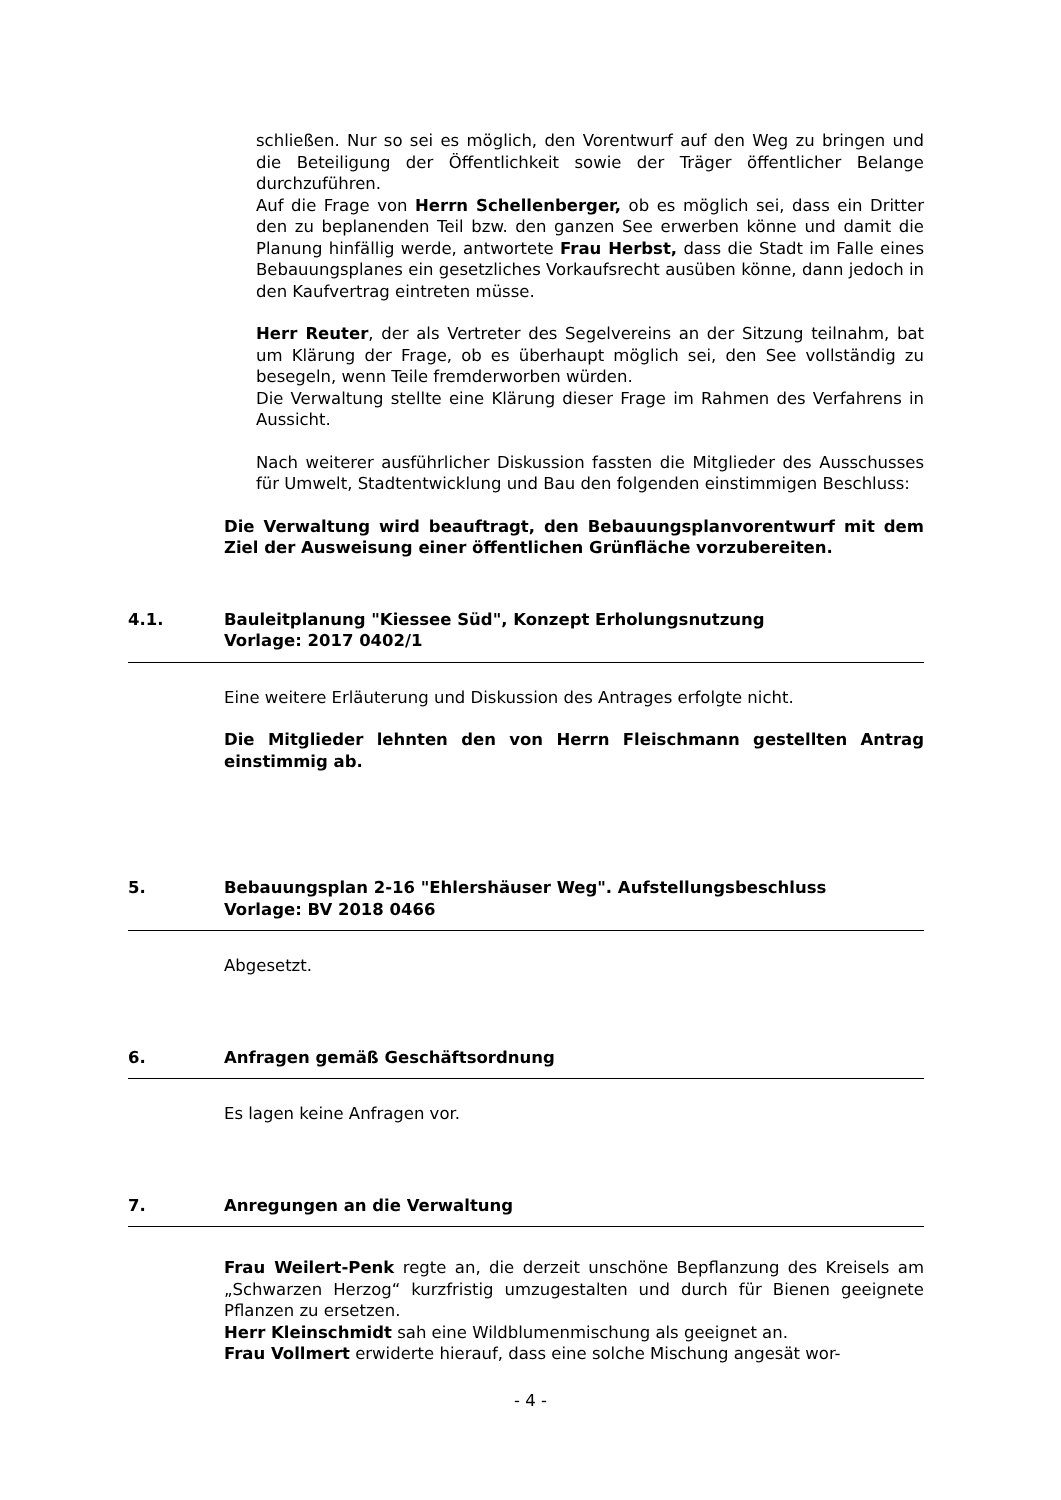schließen. Nur so sei es möglich, den Vorentwurf auf den Weg zu bringen und die Beteiligung der Öffentlichkeit sowie der Träger öffentlicher Belange durchzuführen.
Auf die Frage von Herrn Schellenberger, ob es möglich sei, dass ein Dritter den zu beplanenden Teil bzw. den ganzen See erwerben könne und damit die Planung hinfällig werde, antwortete Frau Herbst, dass die Stadt im Falle eines Bebauungsplanes ein gesetzliches Vorkaufsrecht ausüben könne, dann jedoch in den Kaufvertrag eintreten müsse.
Herr Reuter, der als Vertreter des Segelvereins an der Sitzung teilnahm, bat um Klärung der Frage, ob es überhaupt möglich sei, den See vollständig zu besegeln, wenn Teile fremderworben würden.
Die Verwaltung stellte eine Klärung dieser Frage im Rahmen des Verfahrens in Aussicht.
Nach weiterer ausführlicher Diskussion fassten die Mitglieder des Ausschusses für Umwelt, Stadtentwicklung und Bau den folgenden einstimmigen Beschluss:
Die Verwaltung wird beauftragt, den Bebauungsplanvorentwurf mit dem Ziel der Ausweisung einer öffentlichen Grünfläche vorzubereiten.
4.1. Bauleitplanung "Kiessee Süd", Konzept Erholungsnutzung
Vorlage: 2017 0402/1
Eine weitere Erläuterung und Diskussion des Antrages erfolgte nicht.
Die Mitglieder lehnten den von Herrn Fleischmann gestellten Antrag einstimmig ab.
5. Bebauungsplan 2-16 "Ehlershäuser Weg". Aufstellungsbeschluss
Vorlage: BV 2018 0466
Abgesetzt.
6. Anfragen gemäß Geschäftsordnung
Es lagen keine Anfragen vor.
7. Anregungen an die Verwaltung
Frau Weilert-Penk regte an, die derzeit unschöne Bepflanzung des Kreisels am „Schwarzen Herzog“ kurzfristig umzugestalten und durch für Bienen geeignete Pflanzen zu ersetzen.
Herr Kleinschmidt sah eine Wildblumenmischung als geeignet an.
Frau Vollmert erwiderte hierauf, dass eine solche Mischung angesät wor-
- 4 -